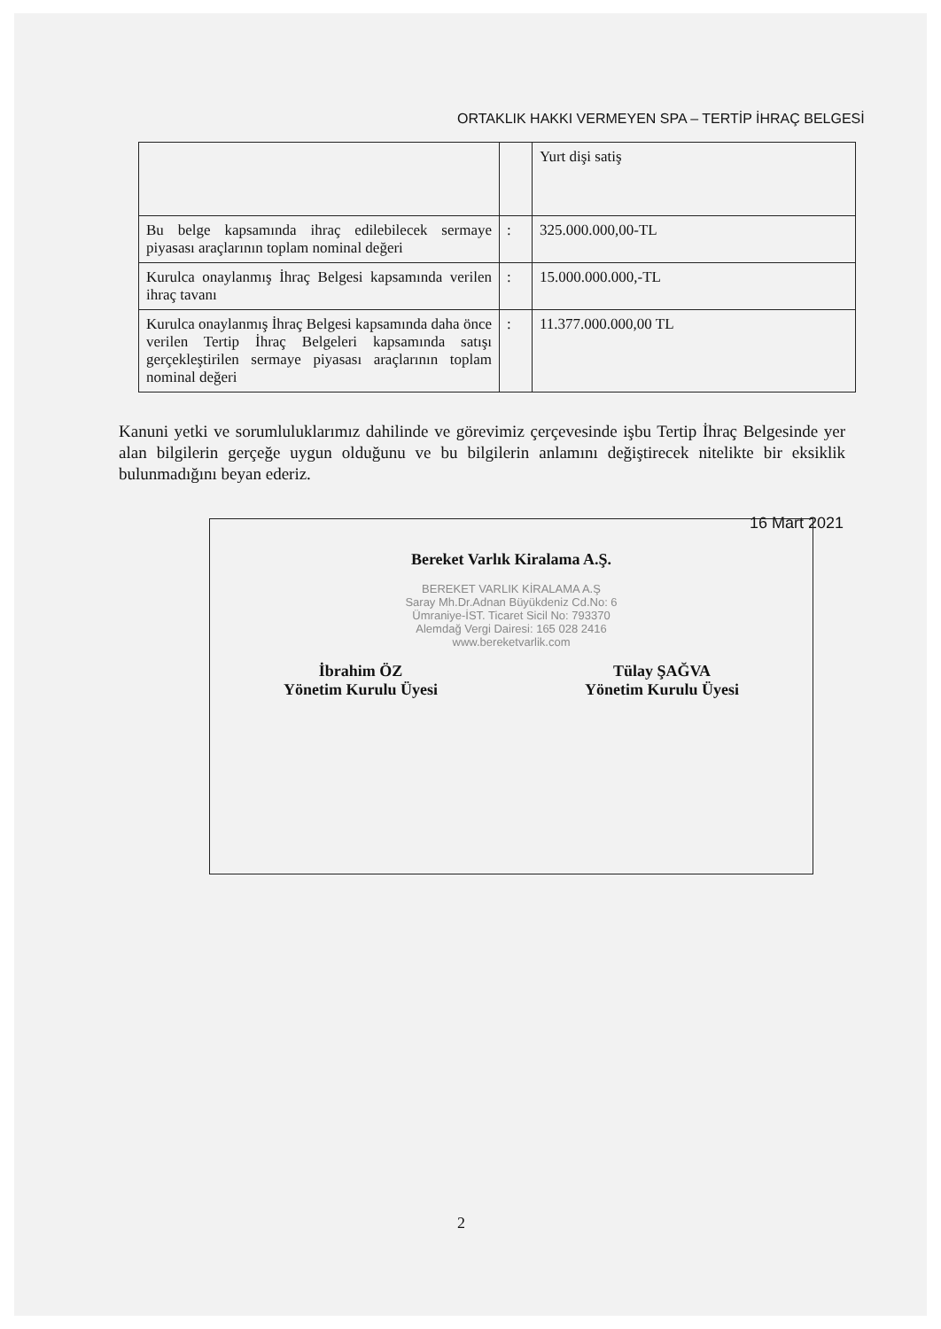ORTAKLIK HAKKI VERMEYEN SPA – TERTİP İHRAÇ BELGESİ
| | | Yurt dişi satiş |
| Bu belge kapsamında ihraç edilebilecek sermaye piyasası araçlarının toplam nominal değeri | : | 325.000.000,00-TL |
| Kurulca onaylanmış İhraç Belgesi kapsamında verilen ihraç tavanı | : | 15.000.000.000,-TL |
| Kurulca onaylanmış İhraç Belgesi kapsamında daha önce verilen Tertip İhraç Belgeleri kapsamında satışı gerçekleştirilen sermaye piyasası araçlarının toplam nominal değeri | : | 11.377.000.000,00 TL |
Kanuni yetki ve sorumluluklarımız dahilinde ve görevimiz çerçevesinde işbu Tertip İhraç Belgesinde yer alan bilgilerin gerçeğe uygun olduğunu ve bu bilgilerin anlamını değiştirecek nitelikte bir eksiklik bulunmadığını beyan ederiz.
16 Mart 2021
Bereket Varlık Kiralama A.Ş.
BEREKET VARLIK KİRALAMA A.Ş
Saray Mh.Dr.Adnan Büyükdeniz Cd.No: 6
Ümraniye-İST. Ticaret Sicil No: 793370
Alemdağ Vergi Dairesi: 165 028 2416
www.bereketvarlik.com
İbrahim ÖZ
Yönetim Kurulu Üyesi
Tülay ŞAĞVA
Yönetim Kurulu Üyesi
2